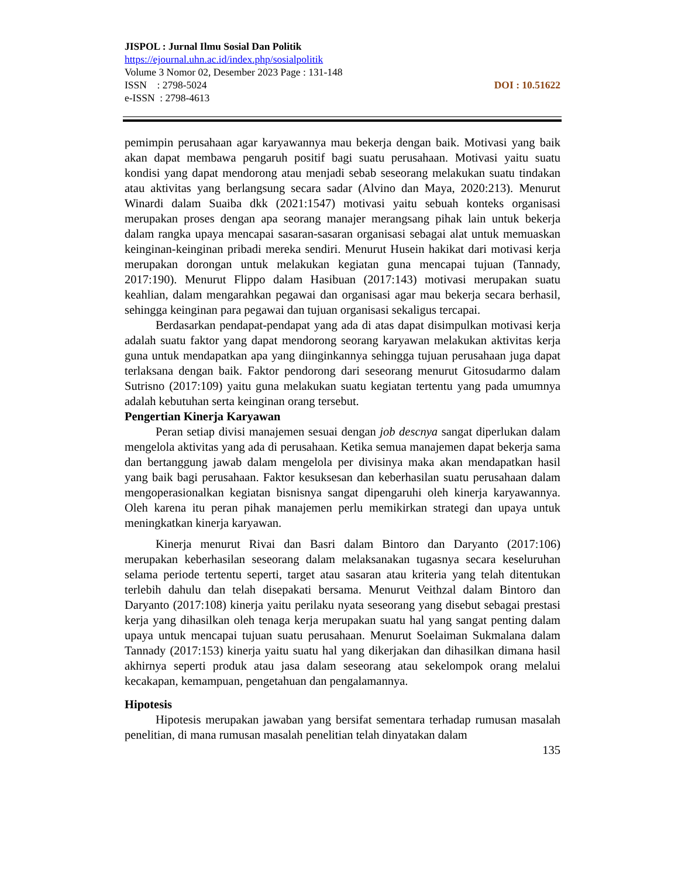JISPOL : Jurnal Ilmu Sosial Dan Politik
https://ejournal.uhn.ac.id/index.php/sosialpolitik
Volume 3 Nomor 02, Desember 2023 Page : 131-148
DOI : 10.51622 ISSN : 2798-5024
e-ISSN : 2798-4613
pemimpin perusahaan agar karyawannya mau bekerja dengan baik. Motivasi yang baik akan dapat membawa pengaruh positif bagi suatu perusahaan. Motivasi yaitu suatu kondisi yang dapat mendorong atau menjadi sebab seseorang melakukan suatu tindakan atau aktivitas yang berlangsung secara sadar (Alvino dan Maya, 2020:213). Menurut Winardi dalam Suaiba dkk (2021:1547) motivasi yaitu sebuah konteks organisasi merupakan proses dengan apa seorang manajer merangsang pihak lain untuk bekerja dalam rangka upaya mencapai sasaran-sasaran organisasi sebagai alat untuk memuaskan keinginan-keinginan pribadi mereka sendiri. Menurut Husein hakikat dari motivasi kerja merupakan dorongan untuk melakukan kegiatan guna mencapai tujuan (Tannady, 2017:190). Menurut Flippo dalam Hasibuan (2017:143) motivasi merupakan suatu keahlian, dalam mengarahkan pegawai dan organisasi agar mau bekerja secara berhasil, sehingga keinginan para pegawai dan tujuan organisasi sekaligus tercapai.
Berdasarkan pendapat-pendapat yang ada di atas dapat disimpulkan motivasi kerja adalah suatu faktor yang dapat mendorong seorang karyawan melakukan aktivitas kerja guna untuk mendapatkan apa yang diinginkannya sehingga tujuan perusahaan juga dapat terlaksana dengan baik. Faktor pendorong dari seseorang menurut Gitosudarmo dalam Sutrisno (2017:109) yaitu guna melakukan suatu kegiatan tertentu yang pada umumnya adalah kebutuhan serta keinginan orang tersebut.
Pengertian Kinerja Karyawan
Peran setiap divisi manajemen sesuai dengan job descnya sangat diperlukan dalam mengelola aktivitas yang ada di perusahaan. Ketika semua manajemen dapat bekerja sama dan bertanggung jawab dalam mengelola per divisinya maka akan mendapatkan hasil yang baik bagi perusahaan. Faktor kesuksesan dan keberhasilan suatu perusahaan dalam mengoperasionalkan kegiatan bisnisnya sangat dipengaruhi oleh kinerja karyawannya. Oleh karena itu peran pihak manajemen perlu memikirkan strategi dan upaya untuk meningkatkan kinerja karyawan.
Kinerja menurut Rivai dan Basri dalam Bintoro dan Daryanto (2017:106) merupakan keberhasilan seseorang dalam melaksanakan tugasnya secara keseluruhan selama periode tertentu seperti, target atau sasaran atau kriteria yang telah ditentukan terlebih dahulu dan telah disepakati bersama. Menurut Veithzal dalam Bintoro dan Daryanto (2017:108) kinerja yaitu perilaku nyata seseorang yang disebut sebagai prestasi kerja yang dihasilkan oleh tenaga kerja merupakan suatu hal yang sangat penting dalam upaya untuk mencapai tujuan suatu perusahaan. Menurut Soelaiman Sukmalana dalam Tannady (2017:153) kinerja yaitu suatu hal yang dikerjakan dan dihasilkan dimana hasil akhirnya seperti produk atau jasa dalam seseorang atau sekelompok orang melalui kecakapan, kemampuan, pengetahuan dan pengalamannya.
Hipotesis
Hipotesis merupakan jawaban yang bersifat sementara terhadap rumusan masalah penelitian, di mana rumusan masalah penelitian telah dinyatakan dalam
135